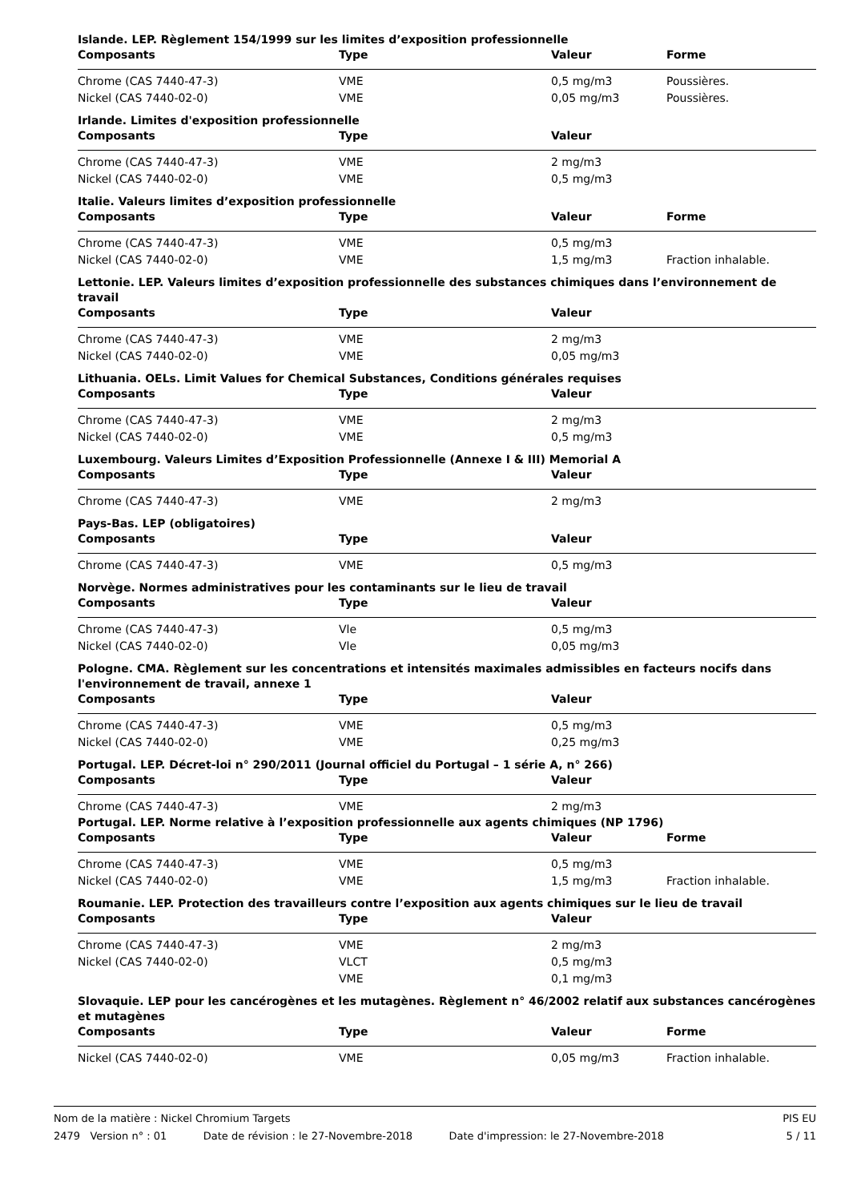Islande. LEP. Règlement 154/1999 sur les limites d’exposition professionnelle
| Composants | Type | Valeur | Forme |
| --- | --- | --- | --- |
| Chrome (CAS 7440-47-3) | VME | 0,5 mg/m3 | Poussières. |
| Nickel (CAS 7440-02-0) | VME | 0,05 mg/m3 | Poussières. |
Irlande. Limites d'exposition professionnelle
| Composants | Type | Valeur | |
| --- | --- | --- | --- |
| Chrome (CAS 7440-47-3) | VME | 2 mg/m3 | |
| Nickel (CAS 7440-02-0) | VME | 0,5 mg/m3 | |
Italie. Valeurs limites d’exposition professionnelle
| Composants | Type | Valeur | Forme |
| --- | --- | --- | --- |
| Chrome (CAS 7440-47-3) | VME | 0,5 mg/m3 | |
| Nickel (CAS 7440-02-0) | VME | 1,5 mg/m3 | Fraction inhalable. |
Lettonie. LEP. Valeurs limites d’exposition professionnelle des substances chimiques dans l’environnement de travail
| Composants | Type | Valeur | |
| --- | --- | --- | --- |
| Chrome (CAS 7440-47-3) | VME | 2 mg/m3 | |
| Nickel (CAS 7440-02-0) | VME | 0,05 mg/m3 | |
Lithuania. OELs. Limit Values for Chemical Substances, Conditions générales requises
| Composants | Type | Valeur | |
| --- | --- | --- | --- |
| Chrome (CAS 7440-47-3) | VME | 2 mg/m3 | |
| Nickel (CAS 7440-02-0) | VME | 0,5 mg/m3 | |
Luxembourg. Valeurs Limites d’Exposition Professionnelle (Annexe I & III) Memorial A
| Composants | Type | Valeur | |
| --- | --- | --- | --- |
| Chrome (CAS 7440-47-3) | VME | 2 mg/m3 | |
Pays-Bas. LEP (obligatoires)
| Composants | Type | Valeur | |
| --- | --- | --- | --- |
| Chrome (CAS 7440-47-3) | VME | 0,5 mg/m3 | |
Norvège. Normes administratives pour les contaminants sur le lieu de travail
| Composants | Type | Valeur | |
| --- | --- | --- | --- |
| Chrome (CAS 7440-47-3) | Vle | 0,5 mg/m3 | |
| Nickel (CAS 7440-02-0) | Vle | 0,05 mg/m3 | |
Pologne. CMA. Règlement sur les concentrations et intensités maximales admissibles en facteurs nocifs dans l'environnement de travail, annexe 1
| Composants | Type | Valeur | |
| --- | --- | --- | --- |
| Chrome (CAS 7440-47-3) | VME | 0,5 mg/m3 | |
| Nickel (CAS 7440-02-0) | VME | 0,25 mg/m3 | |
Portugal. LEP. Décret-loi n° 290/2011 (Journal officiel du Portugal – 1 série A, n° 266)
| Composants | Type | Valeur | |
| --- | --- | --- | --- |
| Chrome (CAS 7440-47-3) | VME | 2 mg/m3 | |
Portugal. LEP. Norme relative à l’exposition professionnelle aux agents chimiques (NP 1796)
| Composants | Type | Valeur | Forme |
| --- | --- | --- | --- |
| Chrome (CAS 7440-47-3) | VME | 0,5 mg/m3 | |
| Nickel (CAS 7440-02-0) | VME | 1,5 mg/m3 | Fraction inhalable. |
Roumanie. LEP. Protection des travailleurs contre l’exposition aux agents chimiques sur le lieu de travail
| Composants | Type | Valeur | |
| --- | --- | --- | --- |
| Chrome (CAS 7440-47-3) | VME | 2 mg/m3 | |
| Nickel (CAS 7440-02-0) | VLCT | 0,5 mg/m3 | |
| | VME | 0,1 mg/m3 | |
Slovaquie. LEP pour les cancérogènes et les mutagènes. Règlement n° 46/2002 relatif aux substances cancérogènes et mutagènes
| Composants | Type | Valeur | Forme |
| --- | --- | --- | --- |
| Nickel (CAS 7440-02-0) | VME | 0,05 mg/m3 | Fraction inhalable. |
Nom de la matière : Nickel Chromium Targets PIS EU
2479 Version n° : 01 Date de révision : le 27-Novembre-2018 Date d'impression: le 27-Novembre-2018 5 / 11